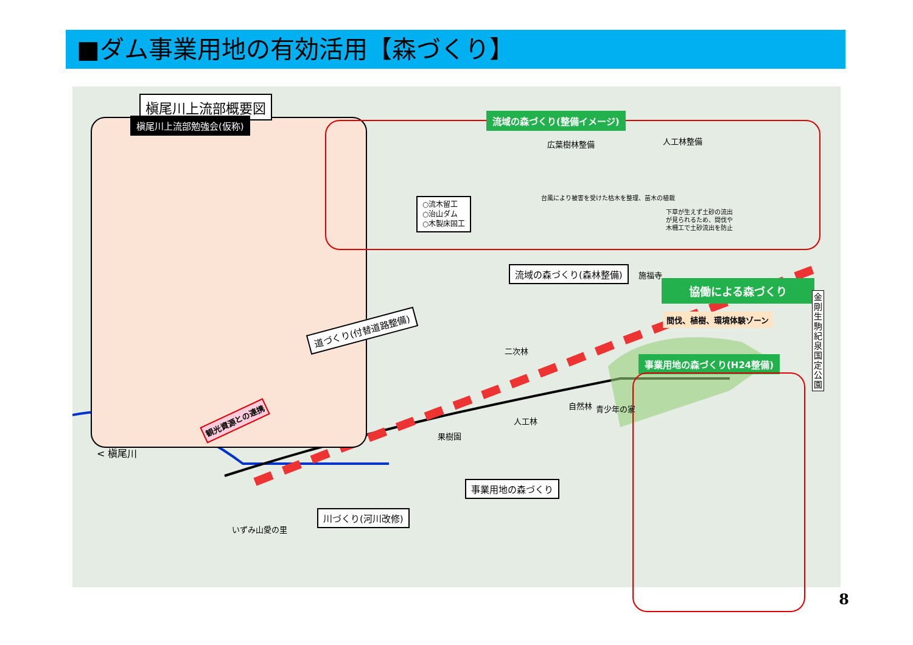■ダム事業用地の有効活用【森づくり】
槇尾川上流部概要図
槇尾川上流部勉強会(仮称) 流域の森づくり(整備イメージ)
広葉樹林整備 人工林整備
○流木留工
○治山ダム
○木製床固工
台風により被害を受けた枯木を整理、苗木の植栽
下草が生えず土砂の流出
が見られるため、間伐や
木柵工で土砂流出を防止
流域の森づくり(森林整備) 施福寺
協働による森づくり
間伐、植樹、環境体験ゾーン
金
剛
生
駒
紀
泉
国
定
公
園
道づくり(付替道路整備)
事業用地の森づくり(H24整備)
二次林
自然林 青少年の家
人工林
果樹園
観光資源との連携
< 槇尾川
事業用地の森づくり
川づくり(河川改修)
いずみ山愛の里
8